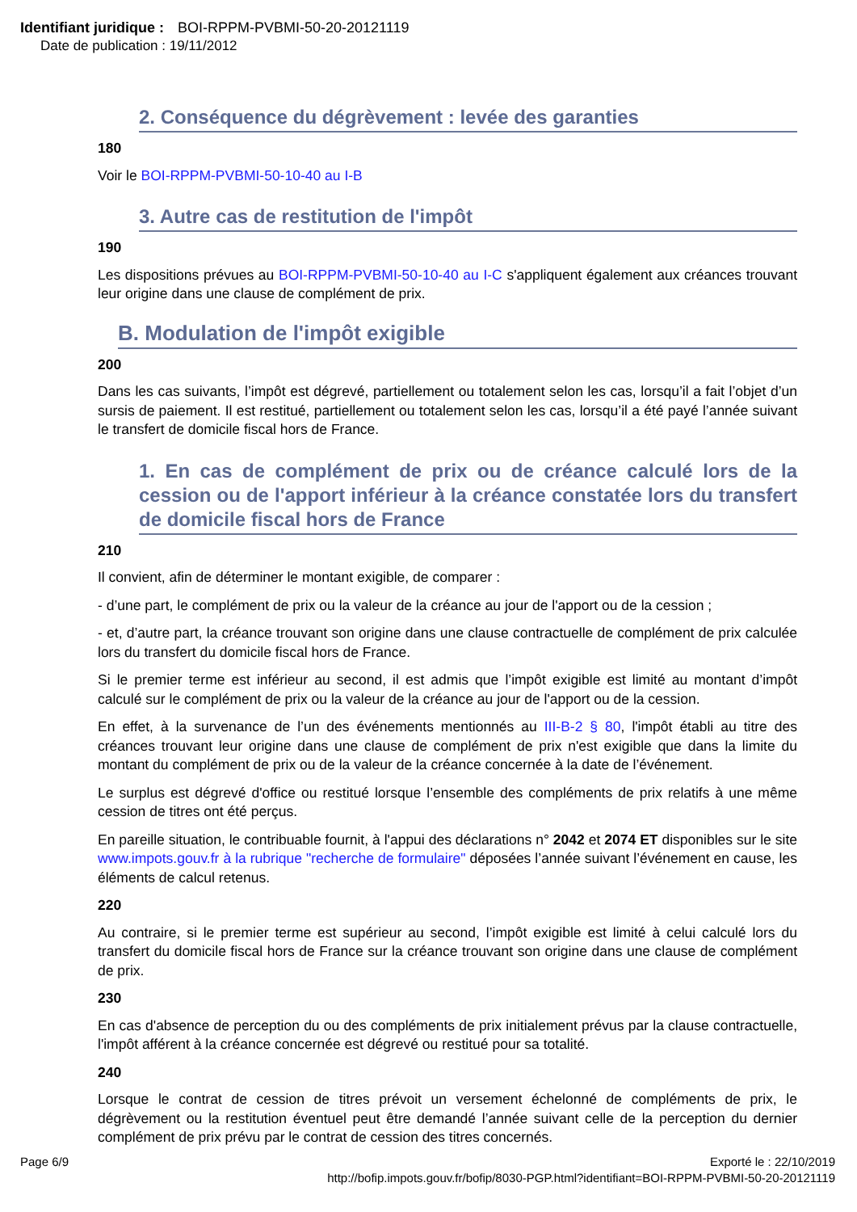Identifiant juridique : BOI-RPPM-PVBMI-50-20-20121119
Date de publication : 19/11/2012
2. Conséquence du dégrèvement : levée des garanties
180
Voir le BOI-RPPM-PVBMI-50-10-40 au I-B
3. Autre cas de restitution de l'impôt
190
Les dispositions prévues au BOI-RPPM-PVBMI-50-10-40 au I-C s'appliquent également aux créances trouvant leur origine dans une clause de complément de prix.
B. Modulation de l'impôt exigible
200
Dans les cas suivants, l’impôt est dégrevé, partiellement ou totalement selon les cas, lorsqu’il a fait l’objet d’un sursis de paiement. Il est restitué, partiellement ou totalement selon les cas, lorsqu’il a été payé l’année suivant le transfert de domicile fiscal hors de France.
1. En cas de complément de prix ou de créance calculé lors de la cession ou de l'apport inférieur à la créance constatée lors du transfert de domicile fiscal hors de France
210
Il convient, afin de déterminer le montant exigible, de comparer :
- d’une part, le complément de prix ou la valeur de la créance au jour de l'apport ou de la cession ;
- et, d’autre part, la créance trouvant son origine dans une clause contractuelle de complément de prix calculée lors du transfert du domicile fiscal hors de France.
Si le premier terme est inférieur au second, il est admis que l’impôt exigible est limité au montant d’impôt calculé sur le complément de prix ou la valeur de la créance au jour de l'apport ou de la cession.
En effet, à la survenance de l’un des événements mentionnés au III-B-2 § 80, l'impôt établi au titre des créances trouvant leur origine dans une clause de complément de prix n'est exigible que dans la limite du montant du complément de prix ou de la valeur de la créance concernée à la date de l’événement.
Le surplus est dégrevé d'office ou restitué lorsque l’ensemble des compléments de prix relatifs à une même cession de titres ont été perçus.
En pareille situation, le contribuable fournit, à l'appui des déclarations n° 2042 et 2074 ET disponibles sur le site www.impots.gouv.fr à la rubrique "recherche de formulaire" déposées l’année suivant l’événement en cause, les éléments de calcul retenus.
220
Au contraire, si le premier terme est supérieur au second, l’impôt exigible est limité à celui calculé lors du transfert du domicile fiscal hors de France sur la créance trouvant son origine dans une clause de complément de prix.
230
En cas d'absence de perception du ou des compléments de prix initialement prévus par la clause contractuelle, l'impôt afférent à la créance concernée est dégrevé ou restitué pour sa totalité.
240
Lorsque le contrat de cession de titres prévoit un versement échelonné de compléments de prix, le dégrèvement ou la restitution éventuel peut être demandé l’année suivant celle de la perception du dernier complément de prix prévu par le contrat de cession des titres concernés.
Page 6/9 Exporté le : 22/10/2019
http://bofip.impots.gouv.fr/bofip/8030-PGP.html?identifiant=BOI-RPPM-PVBMI-50-20-20121119